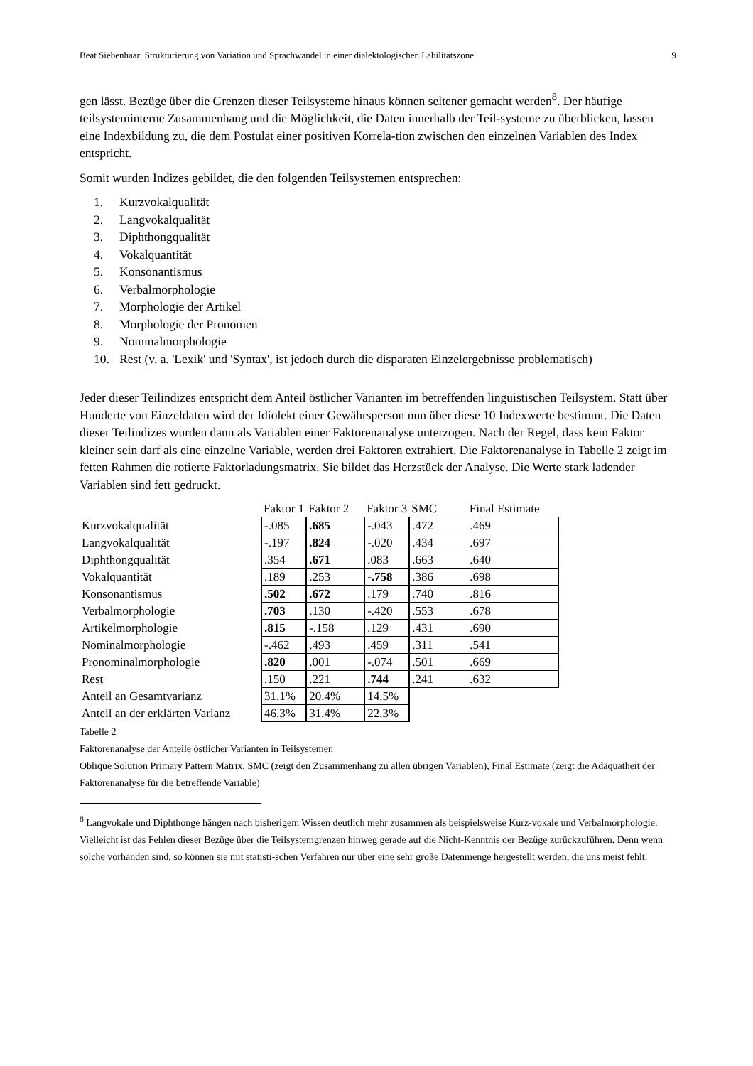Beat Siebenhaar: Strukturierung von Variation und Sprachwandel in einer dialektologischen Labilitätszone 9
gen lässt. Bezüge über die Grenzen dieser Teilsysteme hinaus können seltener gemacht werden<sup>8</sup>. Der häufige teilsysteminterne Zusammenhang und die Möglichkeit, die Daten innerhalb der Teil-systeme zu überblicken, lassen eine Indexbildung zu, die dem Postulat einer positiven Korrela-tion zwischen den einzelnen Variablen des Index entspricht.
Somit wurden Indizes gebildet, die den folgenden Teilsystemen entsprechen:
1. Kurzvokalqualität
2. Langvokalqualität
3. Diphthongqualität
4. Vokalquantität
5. Konsonantismus
6. Verbalmorphologie
7. Morphologie der Artikel
8. Morphologie der Pronomen
9. Nominalmorphologie
10. Rest (v. a. 'Lexik' und 'Syntax', ist jedoch durch die disparaten Einzelergebnisse problematisch)
Jeder dieser Teilindizes entspricht dem Anteil östlicher Varianten im betreffenden linguistischen Teilsystem. Statt über Hunderte von Einzeldaten wird der Idiolekt einer Gewährsperson nun über diese 10 Indexwerte bestimmt. Die Daten dieser Teilindizes wurden dann als Variablen einer Faktorenanalyse unterzogen. Nach der Regel, dass kein Faktor kleiner sein darf als eine einzelne Variable, werden drei Faktoren extrahiert. Die Faktorenanalyse in Tabelle 2 zeigt im fetten Rahmen die rotierte Faktorladungsmatrix. Sie bildet das Herzstück der Analyse. Die Werte stark ladender Variablen sind fett gedruckt.
| | Faktor 1 | Faktor 2 | Faktor 3 | SMC | Final Estimate |
| --- | --- | --- | --- | --- | --- |
| Kurzvokalqualität | -.085 | .685 | -.043 | .472 | .469 |
| Langvokalqualität | -.197 | .824 | -.020 | .434 | .697 |
| Diphthongqualität | .354 | .671 | .083 | .663 | .640 |
| Vokalquantität | .189 | .253 | -.758 | .386 | .698 |
| Konsonantismus | .502 | .672 | .179 | .740 | .816 |
| Verbalmorphologie | .703 | .130 | -.420 | .553 | .678 |
| Artikelmorphologie | .815 | -.158 | .129 | .431 | .690 |
| Nominalmorphologie | -.462 | .493 | .459 | .311 | .541 |
| Pronominalmorphologie | .820 | .001 | -.074 | .501 | .669 |
| Rest | .150 | .221 | .744 | .241 | .632 |
| Anteil an Gesamtvarianz | 31.1% | 20.4% | 14.5% | | |
| Anteil an der erklärten Varianz | 46.3% | 31.4% | 22.3% | | |
Tabelle 2
Faktorenanalyse der Anteile östlicher Varianten in Teilsystemen
Oblique Solution Primary Pattern Matrix, SMC (zeigt den Zusammenhang zu allen übrigen Variablen), Final Estimate (zeigt die Adäquatheit der Faktorenanalyse für die betreffende Variable)
<sup>8</sup> Langvokale und Diphthonge hängen nach bisherigem Wissen deutlich mehr zusammen als beispielsweise Kurz-vokale und Verbalmorphologie. Vielleicht ist das Fehlen dieser Bezüge über die Teilsystemgrenzen hinweg gerade auf die Nicht-Kenntnis der Bezüge zurückzuführen. Denn wenn solche vorhanden sind, so können sie mit statisti-schen Verfahren nur über eine sehr große Datenmenge hergestellt werden, die uns meist fehlt.